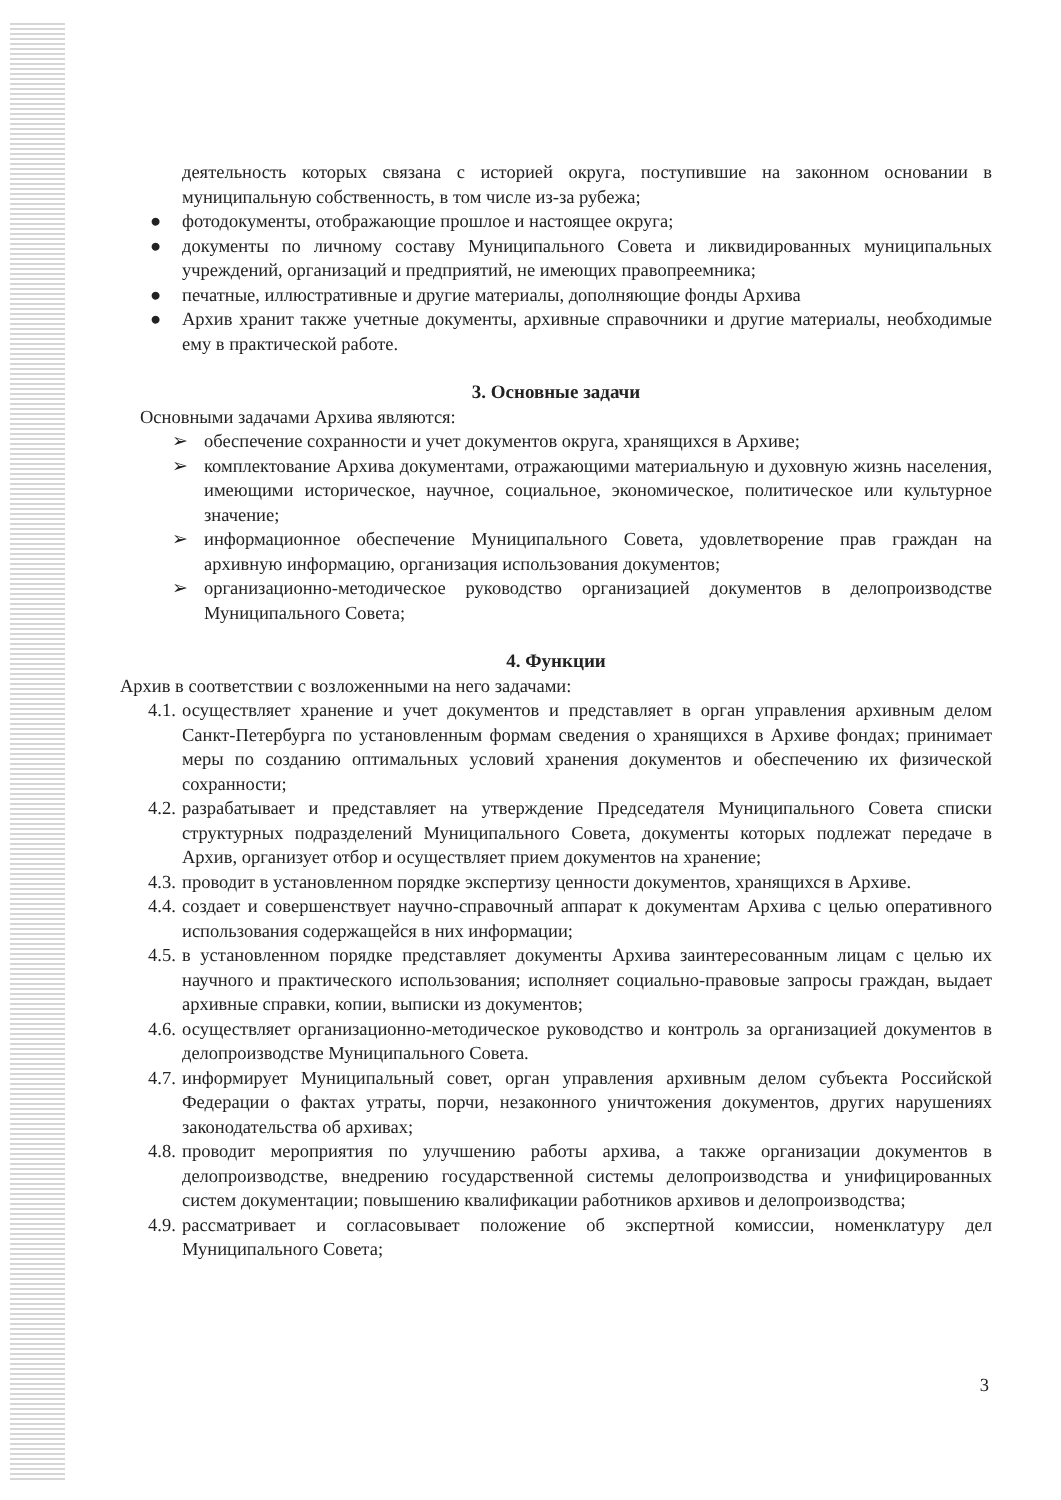деятельность которых связана с историей округа, поступившие на законном основании в муниципальную собственность, в том числе из-за рубежа;
● фотодокументы, отображающие прошлое и настоящее округа;
● документы по личному составу Муниципального Совета и ликвидированных муниципальных учреждений, организаций и предприятий, не имеющих правопреемника;
● печатные, иллюстративные и другие материалы, дополняющие фонды Архива
● Архив хранит также учетные документы, архивные справочники и другие материалы, необходимые ему в практической работе.
3. Основные задачи
Основными задачами Архива являются:
➢ обеспечение сохранности и учет документов округа, хранящихся в Архиве;
➢ комплектование Архива документами, отражающими материальную и духовную жизнь населения, имеющими историческое, научное, социальное, экономическое, политическое или культурное значение;
➢ информационное обеспечение Муниципального Совета, удовлетворение прав граждан на архивную информацию, организация использования документов;
➢ организационно-методическое руководство организацией документов в делопроизводстве Муниципального Совета;
4. Функции
Архив в соответствии с возложенными на него задачами:
4.1. осуществляет хранение и учет документов и представляет в орган управления архивным делом Санкт-Петербурга по установленным формам сведения о хранящихся в Архиве фондах; принимает меры по созданию оптимальных условий хранения документов и обеспечению их физической сохранности;
4.2. разрабатывает и представляет на утверждение Председателя Муниципального Совета списки структурных подразделений Муниципального Совета, документы которых подлежат передаче в Архив, организует отбор и осуществляет прием документов на хранение;
4.3. проводит в установленном порядке экспертизу ценности документов, хранящихся в Архиве.
4.4. создает и совершенствует научно-справочный аппарат к документам Архива с целью оперативного использования содержащейся в них информации;
4.5. в установленном порядке представляет документы Архива заинтересованным лицам с целью их научного и практического использования; исполняет социально-правовые запросы граждан, выдает архивные справки, копии, выписки из документов;
4.6. осуществляет организационно-методическое руководство и контроль за организацией документов в делопроизводстве Муниципального Совета.
4.7. информирует Муниципальный совет, орган управления архивным делом субъекта Российской Федерации о фактах утраты, порчи, незаконного уничтожения документов, других нарушениях законодательства об архивах;
4.8. проводит мероприятия по улучшению работы архива, а также организации документов в делопроизводстве, внедрению государственной системы делопроизводства и унифицированных систем документации; повышению квалификации работников архивов и делопроизводства;
4.9. рассматривает и согласовывает положение об экспертной комиссии, номенклатуру дел Муниципального Совета;
3